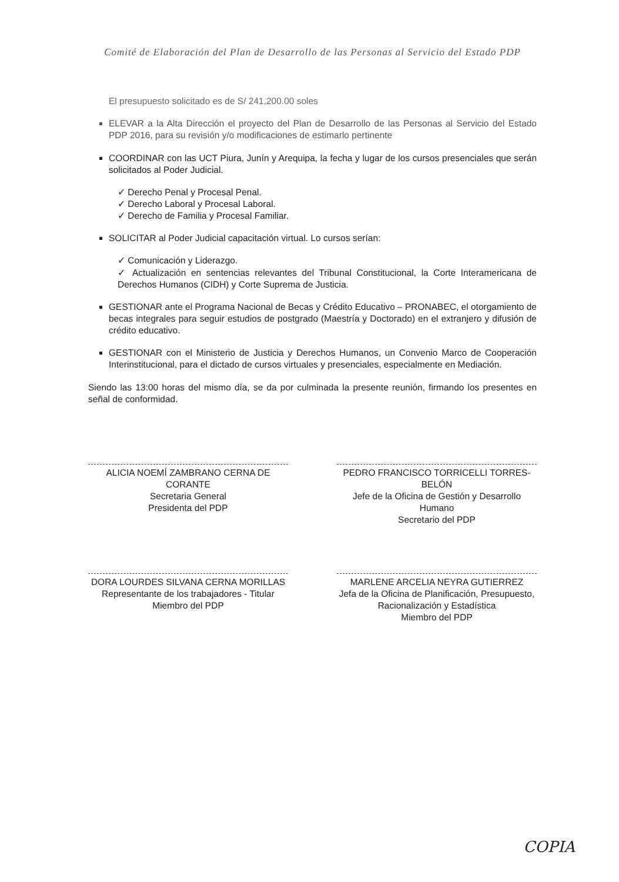Comité de Elaboración del Plan de Desarrollo de las Personas al Servicio del Estado PDP
El presupuesto solicitado es de S/ 241,200.00 soles
ELEVAR a la Alta Dirección el proyecto del Plan de Desarrollo de las Personas al Servicio del Estado PDP 2016, para su revisión y/o modificaciones de estimarlo pertinente
COORDINAR con las UCT Piura, Junín y Arequipa, la fecha y lugar de los cursos presenciales que serán solicitados al Poder Judicial.
✓ Derecho Penal y Procesal Penal.
✓ Derecho Laboral y Procesal Laboral.
✓ Derecho de Familia y Procesal Familiar.
SOLICITAR al Poder Judicial capacitación virtual. Lo cursos serían:
✓ Comunicación y Liderazgo.
✓ Actualización en sentencias relevantes del Tribunal Constitucional, la Corte Interamericana de Derechos Humanos (CIDH) y Corte Suprema de Justicia.
GESTIONAR ante el Programa Nacional de Becas y Crédito Educativo – PRONABEC, el otorgamiento de becas integrales para seguir estudios de postgrado (Maestría y Doctorado) en el extranjero y difusión de crédito educativo.
GESTIONAR con el Ministerio de Justicia y Derechos Humanos, un Convenio Marco de Cooperación Interinstitucional, para el dictado de cursos virtuales y presenciales, especialmente en Mediación.
Siendo las 13:00 horas del mismo día, se da por culminada la presente reunión, firmando los presentes en señal de conformidad.
ALICIA NOEMÍ ZAMBRANO CERNA DE CORANTE
Secretaria General
Presidenta del PDP
PEDRO FRANCISCO TORRICELLI TORRES-BELÓN
Jefe de la Oficina de Gestión y Desarrollo Humano
Secretario del PDP
DORA LOURDES SILVANA CERNA MORILLAS
Representante de los trabajadores - Titular
Miembro del PDP
MARLENE ARCELIA NEYRA GUTIERREZ
Jefa de la Oficina de Planificación, Presupuesto, Racionalización y Estadística
Miembro del PDP
COPIA